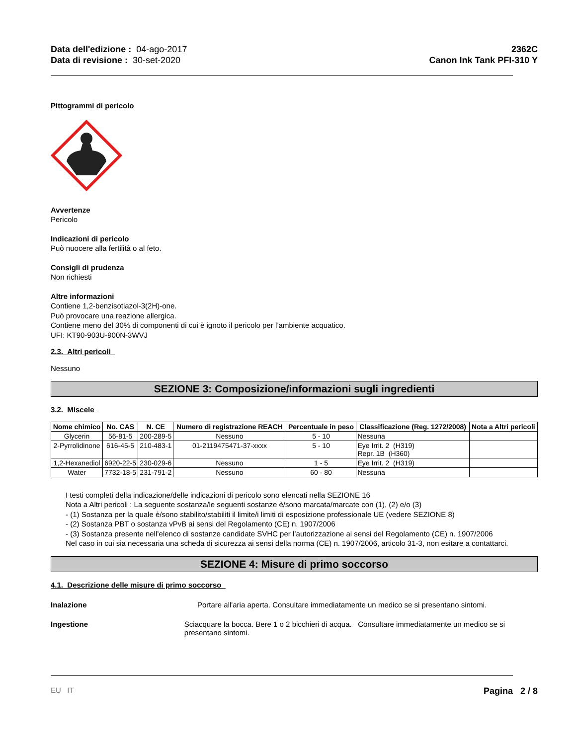Data dell'edizione : 04-ago-2017
Data di revisione : 30-set-2020
2362C
Canon Ink Tank PFI-310 Y
Pittogrammi di pericolo
Avvertenze
Pericolo
Indicazioni di pericolo
Può nuocere alla fertilità o al feto.
Consigli di prudenza
Non richiesti
Altre informazioni
Contiene 1,2-benzisotiazol-3(2H)-one.
Può provocare una reazione allergica.
Contiene meno del 30% di componenti di cui è ignoto il pericolo per l’ambiente acquatico.
UFI: KT90-903U-900N-3WVJ
2.3. Altri pericoli
Nessuno
SEZIONE 3: Composizione/informazioni sugli ingredienti
3.2. Miscele
| Nome chimico | No. CAS | N. CE | Numero di registrazione REACH | Percentuale in peso | Classificazione (Reg. 1272/2008) | Nota a Altri pericoli |
| --- | --- | --- | --- | --- | --- | --- |
| Glycerin | 56-81-5 | 200-289-5 | Nessuno | 5 - 10 | Nessuna | |
| 2-Pyrrolidinone | 616-45-5 | 210-483-1 | 01-2119475471-37-xxxx | 5 - 10 | Eye Irrit. 2 (H319) Repr. 1B (H360) | |
| 1,2-Hexanediol | 6920-22-5 | 230-029-6 | Nessuno | 1 - 5 | Eye Irrit. 2 (H319) | |
| Water | 7732-18-5 | 231-791-2 | Nessuno | 60 - 80 | Nessuna | |
I testi completi della indicazione/delle indicazioni di pericolo sono elencati nella SEZIONE 16
Nota a Altri pericoli : La seguente sostanza/le seguenti sostanze è/sono marcata/marcate con (1), (2) e/o (3)
- (1) Sostanza per la quale è/sono stabilito/stabiliti il limite/i limiti di esposizione professionale UE (vedere SEZIONE 8)
- (2) Sostanza PBT o sostanza vPvB ai sensi del Regolamento (CE) n. 1907/2006
- (3) Sostanza presente nell’elenco di sostanze candidate SVHC per l’autorizzazione ai sensi del Regolamento (CE) n. 1907/2006
Nel caso in cui sia necessaria una scheda di sicurezza ai sensi della norma (CE) n. 1907/2006, articolo 31-3, non esitare a contattarci.
SEZIONE 4: Misure di primo soccorso
4.1. Descrizione delle misure di primo soccorso
Inalazione Portare all'aria aperta. Consultare immediatamente un medico se si presentano sintomi.
Ingestione Sciacquare la bocca. Bere 1 o 2 bicchieri di acqua. Consultare immediatamente un medico se si presentano sintomi.
EU IT Pagina 2 / 8